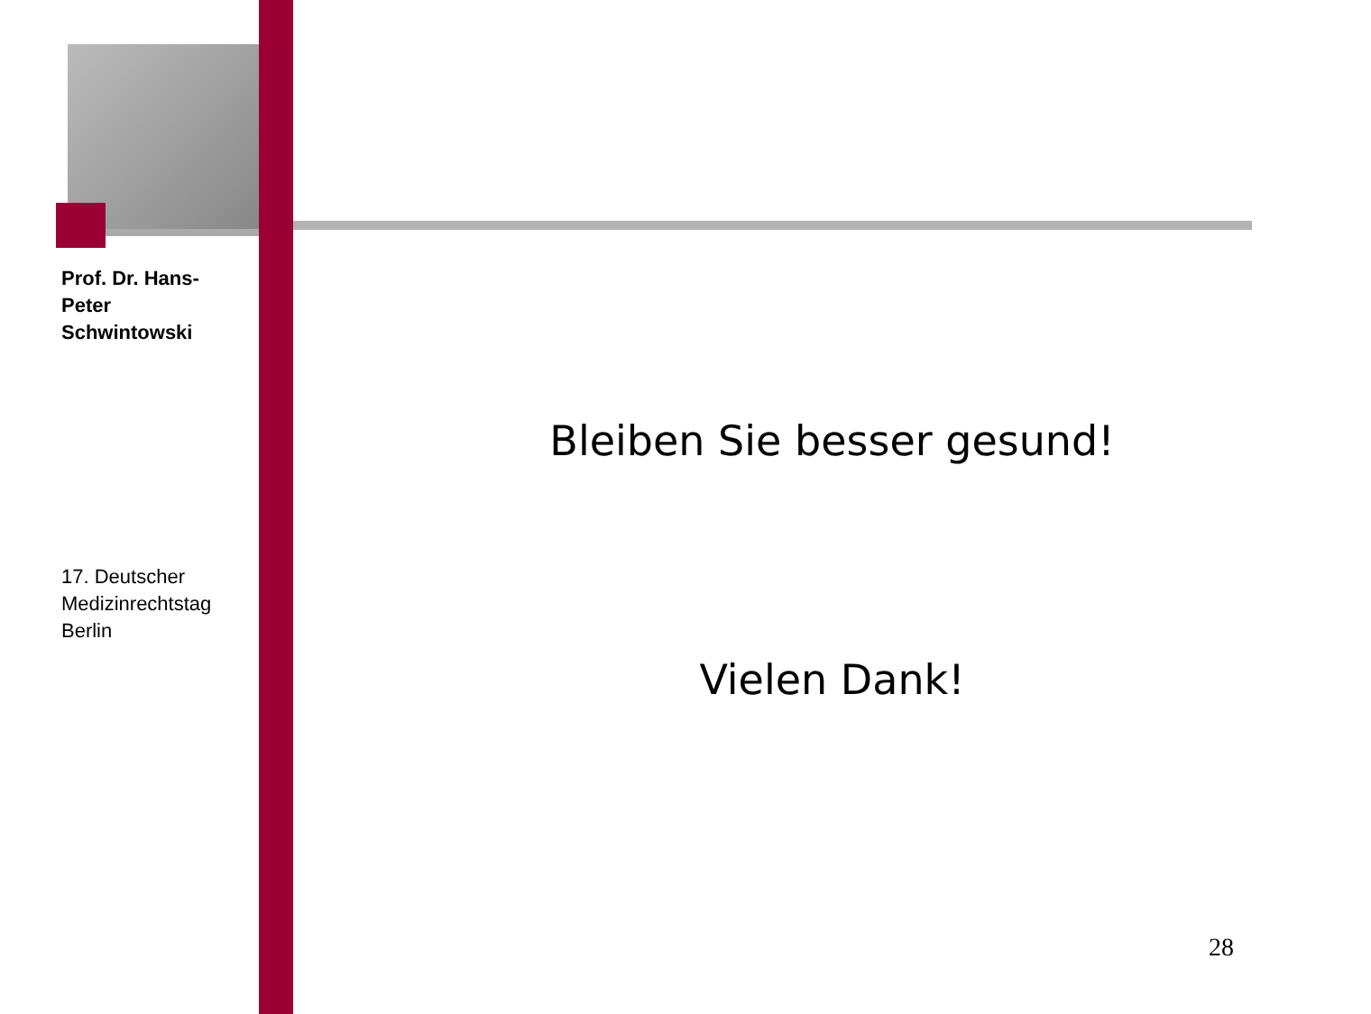Prof. Dr. Hans-Peter Schwintowski
17. Deutscher Medizinrechtstag Berlin
Bleiben Sie besser gesund!
Vielen Dank!
28